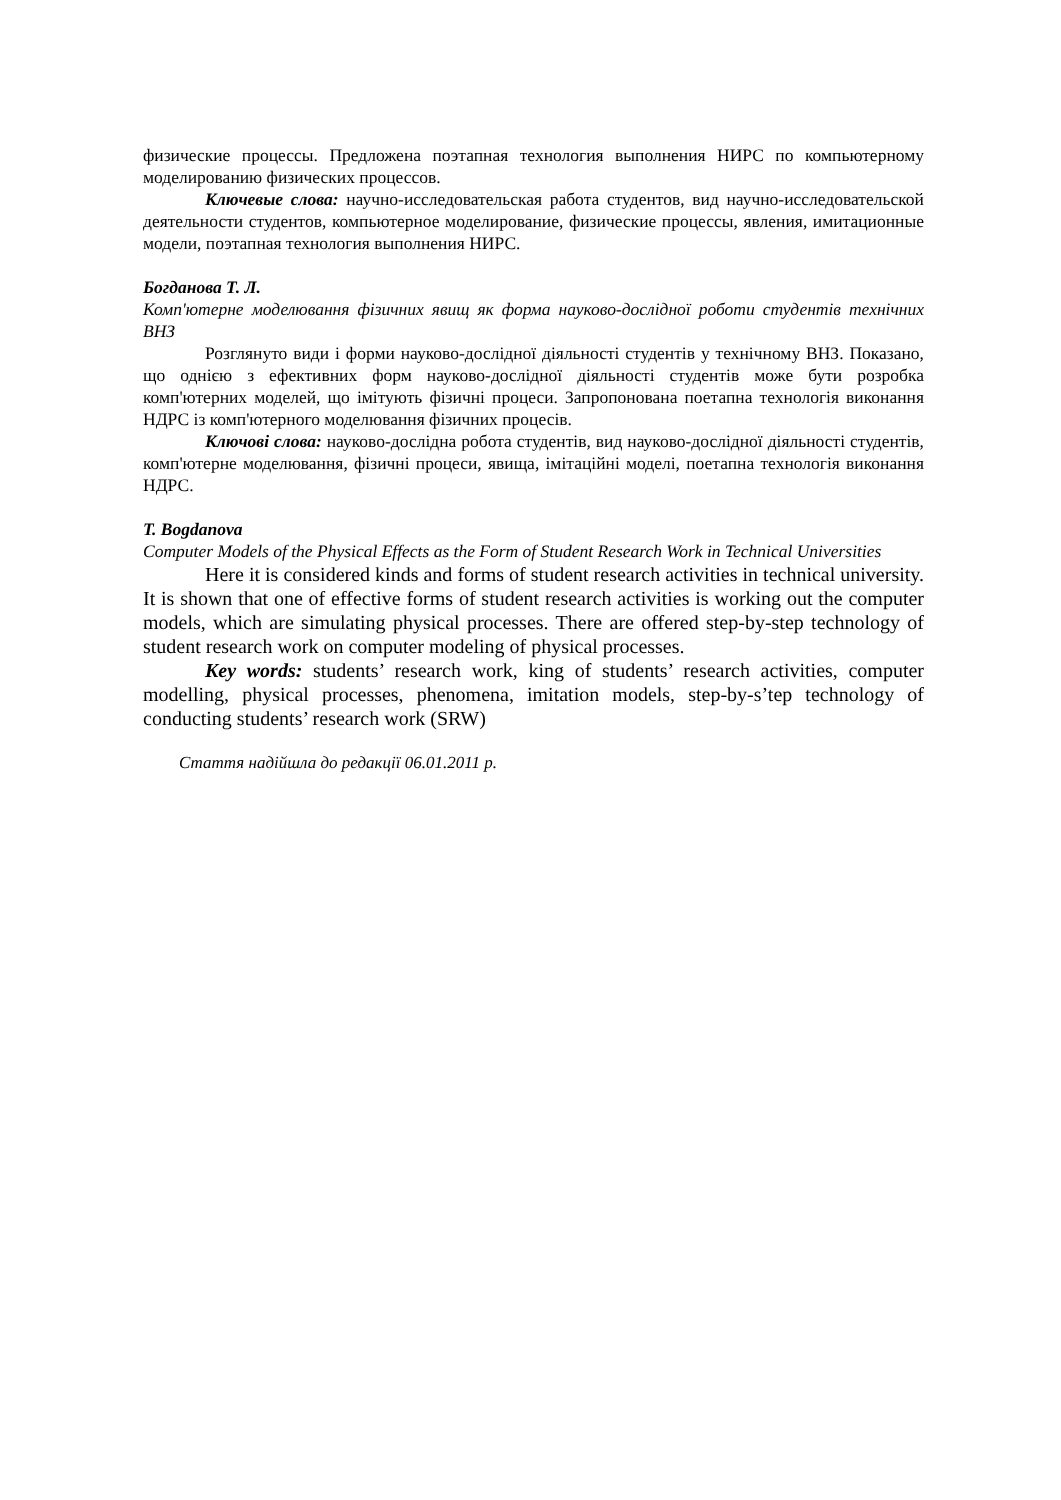физические процессы. Предложена поэтапная технология выполнения НИРС по компьютерному моделированию физических процессов.
Ключевые слова: научно-исследовательская работа студентов, вид научно-исследовательской деятельности студентов, компьютерное моделирование, физические процессы, явления, имитационные модели, поэтапная технология выполнения НИРС.
Богданова Т. Л.
Комп'ютерне моделювання фізичних явищ як форма науково-дослідної роботи студентів технічних ВНЗ
Розглянуто види і форми науково-дослідної діяльності студентів у технічному ВНЗ. Показано, що однією з ефективних форм науково-дослідної діяльності студентів може бути розробка комп'ютерних моделей, що імітують фізичні процеси. Запропонована поетапна технологія виконання НДРС із комп'ютерного моделювання фізичних процесів.
Ключові слова: науково-дослідна робота студентів, вид науково-дослідної діяльності студентів, комп'ютерне моделювання, фізичні процеси, явища, імітаційні моделі, поетапна технологія виконання НДРС.
T. Bogdanova
Computer Models of the Physical Effects as the Form of Student Research Work in Technical Universities
Here it is considered kinds and forms of student research activities in technical university. It is shown that one of effective forms of student research activities is working out the computer models, which are simulating physical processes. There are offered step-by-step technology of student research work on computer modeling of physical processes.
Key words: students’ research work, king of students’ research activities, computer modelling, physical processes, phenomena, imitation models, step-by-s’tep technology of conducting students’ research work (SRW)
Стаття надійшла до редакції 06.01.2011 р.